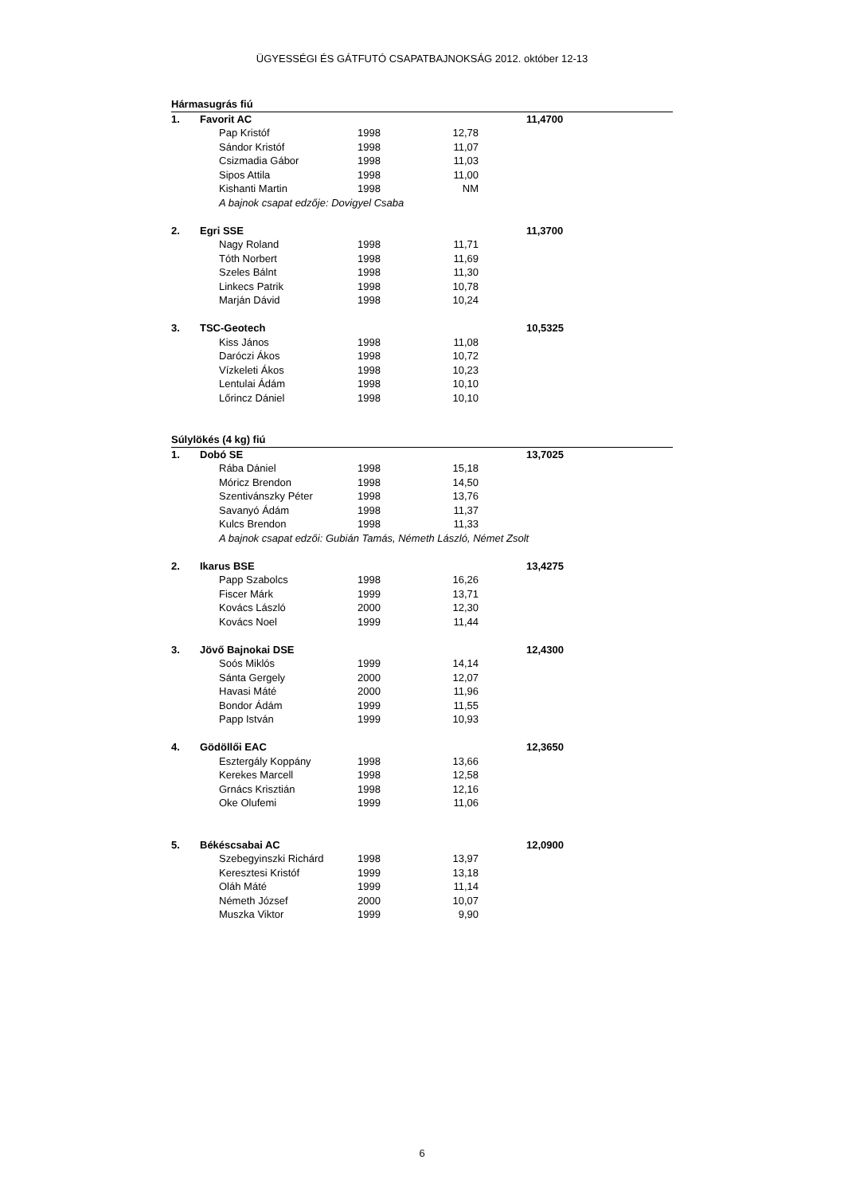ÜGYESSÉGI ÉS GÁTFUTÓ CSAPATBAJNOKSÁG 2012. október 12-13
| Hármasugrás fiú | | | | | | |
| 1. | Favorit AC | | | | | 11,4700 |
| | | Pap Kristóf | 1998 | 12,78 | | |
| | | Sándor Kristóf | 1998 | 11,07 | | |
| | | Csizmadia Gábor | 1998 | 11,03 | | |
| | | Sipos Attila | 1998 | 11,00 | | |
| | | Kishanti Martin | 1998 | NM | | |
| | | A bajnok csapat edzője: Dovigyel Csaba | | | | |
| 2. | Egri SSE | | | | | 11,3700 |
| | | Nagy Roland | 1998 | 11,71 | | |
| | | Tóth Norbert | 1998 | 11,69 | | |
| | | Szeles Bálnt | 1998 | 11,30 | | |
| | | Linkecs Patrik | 1998 | 10,78 | | |
| | | Marján Dávid | 1998 | 10,24 | | |
| 3. | TSC-Geotech | | | | | 10,5325 |
| | | Kiss János | 1998 | 11,08 | | |
| | | Daróczi Ákos | 1998 | 10,72 | | |
| | | Vízkeleti Ákos | 1998 | 10,23 | | |
| | | Lentulai Ádám | 1998 | 10,10 | | |
| | | Lőrincz Dániel | 1998 | 10,10 | | |
| Súlylökés (4 kg) fiú | | | | | | |
| 1. | Dobó SE | | | | | 13,7025 |
| | | Rába Dániel | 1998 | 15,18 | | |
| | | Móricz Brendon | 1998 | 14,50 | | |
| | | Szentivánszky Péter | 1998 | 13,76 | | |
| | | Savanyó Ádám | 1998 | 11,37 | | |
| | | Kulcs Brendon | 1998 | 11,33 | | |
| | | A bajnok csapat edzői: Gubián Tamás, Németh László, Német Zsolt | | | | |
| 2. | Ikarus BSE | | | | | 13,4275 |
| | | Papp Szabolcs | 1998 | 16,26 | | |
| | | Fiscer Márk | 1999 | 13,71 | | |
| | | Kovács László | 2000 | 12,30 | | |
| | | Kovács Noel | 1999 | 11,44 | | |
| 3. | Jövő Bajnokai DSE | | | | | 12,4300 |
| | | Soós Miklós | 1999 | 14,14 | | |
| | | Sánta Gergely | 2000 | 12,07 | | |
| | | Havasi Máté | 2000 | 11,96 | | |
| | | Bondor Ádám | 1999 | 11,55 | | |
| | | Papp István | 1999 | 10,93 | | |
| 4. | Gödöllői EAC | | | | | 12,3650 |
| | | Esztergály Koppány | 1998 | 13,66 | | |
| | | Kerekes Marcell | 1998 | 12,58 | | |
| | | Grnács Krisztián | 1998 | 12,16 | | |
| | | Oke Olufemi | 1999 | 11,06 | | |
| 5. | Békéscsabai AC | | | | | 12,0900 |
| | | Szebegyinszki Richárd | 1998 | 13,97 | | |
| | | Keresztesi Kristóf | 1999 | 13,18 | | |
| | | Oláh Máté | 1999 | 11,14 | | |
| | | Németh József | 2000 | 10,07 | | |
| | | Muszka Viktor | 1999 | 9,90 | | |
6